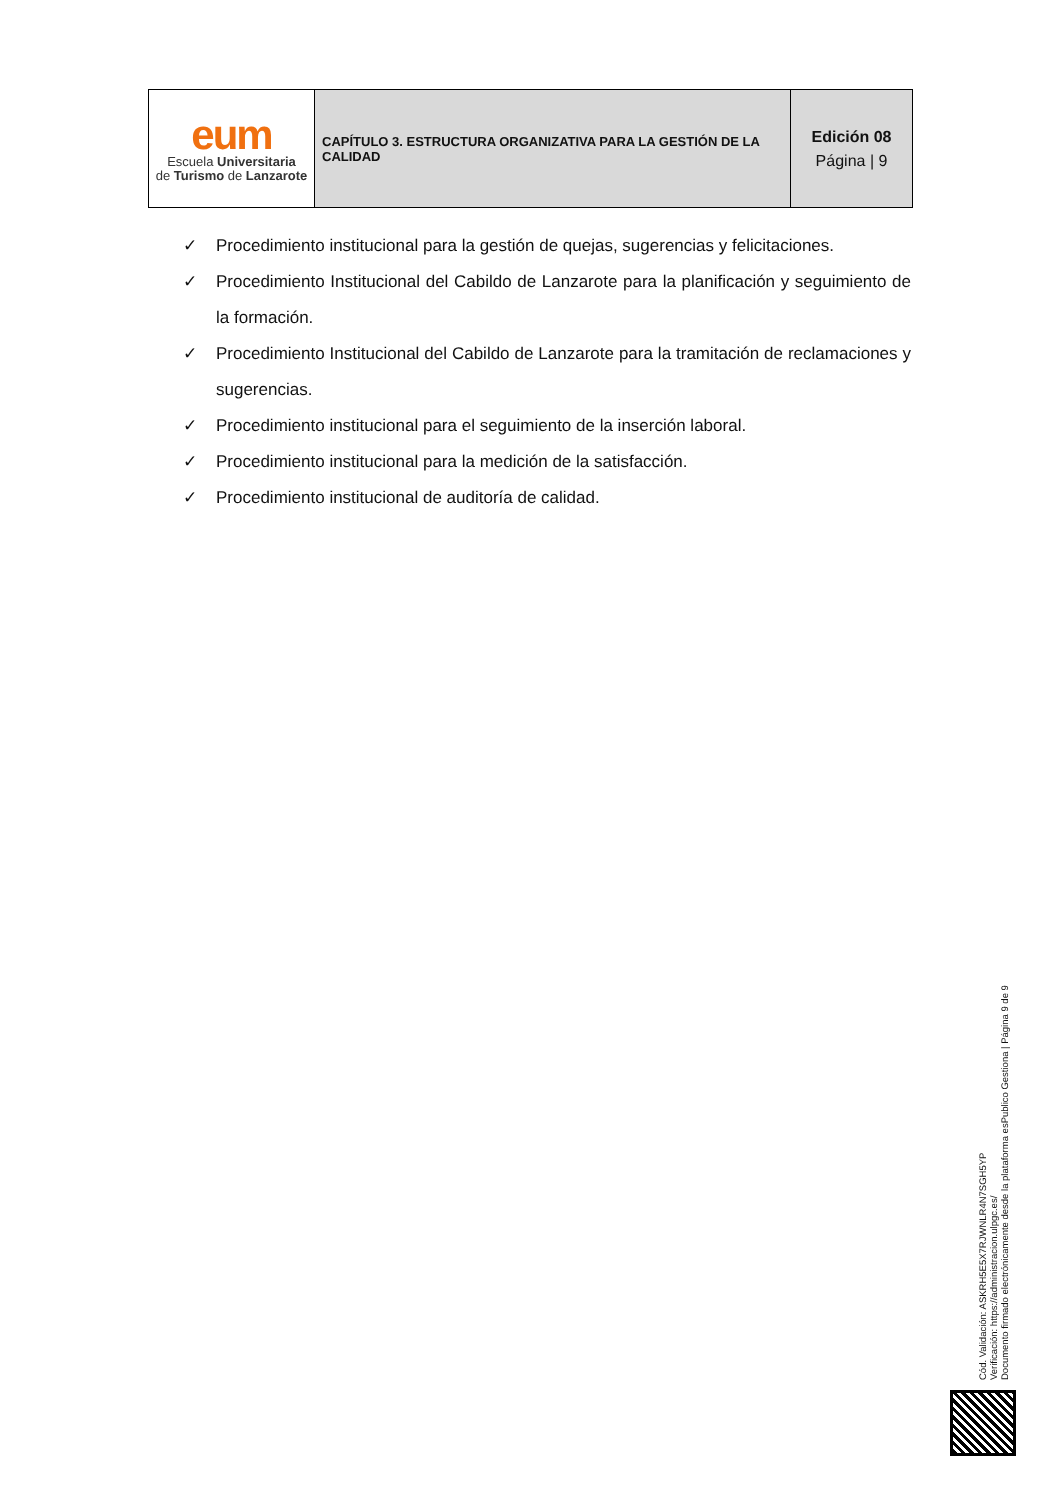| eum Escuela Universitaria de Turismo de Lanzarote | CAPÍTULO 3. ESTRUCTURA ORGANIZATIVA PARA LA GESTIÓN DE LA CALIDAD | Edición 08 Página / 9 |
✓ Procedimiento institucional para la gestión de quejas, sugerencias y felicitaciones.
✓ Procedimiento Institucional del Cabildo de Lanzarote para la planificación y seguimiento de la formación.
✓ Procedimiento Institucional del Cabildo de Lanzarote para la tramitación de reclamaciones y sugerencias.
✓ Procedimiento institucional para el seguimiento de la inserción laboral.
✓ Procedimiento institucional para la medición de la satisfacción.
✓ Procedimiento institucional de auditoría de calidad.
Cód. Validación: ASKRH5E5X7RJWNLR4N7SGH5YP
Verificación: https://administracion.ulpgc.es/
Documento firmado electrónicamente desde la plataforma esPublico Gestiona | Página 9 de 9